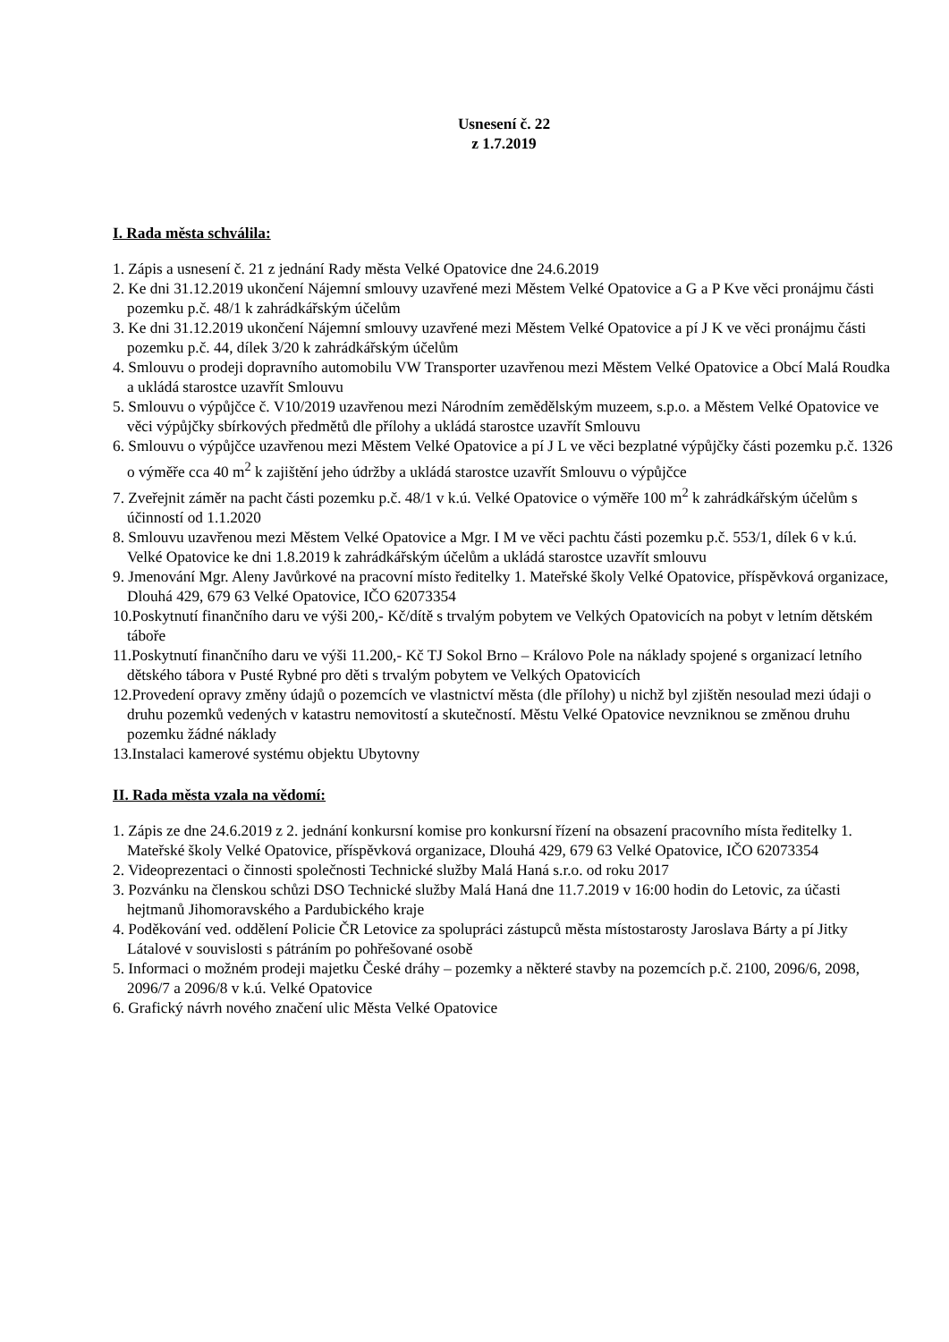Usnesení č. 22
z 1.7.2019
I. Rada města schválila:
1. Zápis a usnesení č. 21 z jednání Rady města Velké Opatovice dne 24.6.2019
2. Ke dni 31.12.2019 ukončení Nájemní smlouvy uzavřené mezi Městem Velké Opatovice a G a P Kve věci pronájmu části pozemku p.č. 48/1 k zahrádkářským účelům
3. Ke dni 31.12.2019 ukončení Nájemní smlouvy uzavřené mezi Městem Velké Opatovice a pí J K ve věci pronájmu části pozemku p.č. 44, dílek 3/20 k zahrádkářským účelům
4. Smlouvu o prodeji dopravního automobilu VW Transporter uzavřenou mezi Městem Velké Opatovice a Obcí Malá Roudka a ukládá starostce uzavřít Smlouvu
5. Smlouvu o výpůjčce č. V10/2019 uzavřenou mezi Národním zemědělským muzeem, s.p.o. a Městem Velké Opatovice ve věci výpůjčky sbírkových předmětů dle přílohy a ukládá starostce uzavřít Smlouvu
6. Smlouvu o výpůjčce uzavřenou mezi Městem Velké Opatovice a pí J L ve věci bezplatné výpůjčky části pozemku p.č. 1326 o výměře cca 40 m<sup>2</sup> k zajištění jeho údržby a ukládá starostce uzavřít Smlouvu o výpůjčce
7. Zveřejnit záměr na pacht části pozemku p.č. 48/1 v k.ú. Velké Opatovice o výměře 100 m<sup>2</sup> k zahrádkářským účelům s účinností od 1.1.2020
8. Smlouvu uzavřenou mezi Městem Velké Opatovice a Mgr. I M ve věci pachtu části pozemku p.č. 553/1, dílek 6 v k.ú. Velké Opatovice ke dni 1.8.2019 k zahrádkářským účelům a ukládá starostce uzavřít smlouvu
9. Jmenování Mgr. Aleny Javůrkové na pracovní místo ředitelky 1. Mateřské školy Velké Opatovice, příspěvková organizace, Dlouhá 429, 679 63 Velké Opatovice, IČO 62073354
10.Poskytnutí finančního daru ve výši 200,- Kč/dítě s trvalým pobytem ve Velkých Opatovicích na pobyt v letním dětském táboře
11.Poskytnutí finančního daru ve výši 11.200,- Kč TJ Sokol Brno – Královo Pole na náklady spojené s organizací letního dětského tábora v Pusté Rybné pro děti s trvalým pobytem ve Velkých Opatovicích
12.Provedení opravy změny údajů o pozemcích ve vlastnictví města (dle přílohy) u nichž byl zjištěn nesoulad mezi údaji o druhu pozemků vedených v katastru nemovitostí a skutečností. Městu Velké Opatovice nevzniknou se změnou druhu pozemku žádné náklady
13.Instalaci kamerové systému objektu Ubytovny
II. Rada města vzala na vědomí:
1. Zápis ze dne 24.6.2019 z 2. jednání konkursní komise pro konkursní řízení na obsazení pracovního místa ředitelky 1. Mateřské školy Velké Opatovice, příspěvková organizace, Dlouhá 429, 679 63 Velké Opatovice, IČO 62073354
2. Videoprezentaci o činnosti společnosti Technické služby Malá Haná s.r.o. od roku 2017
3. Pozvánku na členskou schůzi DSO Technické služby Malá Haná dne 11.7.2019 v 16:00 hodin do Letovic, za účasti hejtmanů Jihomoravského a Pardubického kraje
4. Poděkování ved. oddělení Policie ČR Letovice za spolupráci zástupců města místostarosty Jaroslava Bárty a pí Jitky Látalové v souvislosti s pátráním po pohřešované osobě
5. Informaci o možném prodeji majetku České dráhy – pozemky a některé stavby na pozemcích p.č. 2100, 2096/6, 2098, 2096/7 a 2096/8 v k.ú. Velké Opatovice
6. Grafický návrh nového značení ulic Města Velké Opatovice